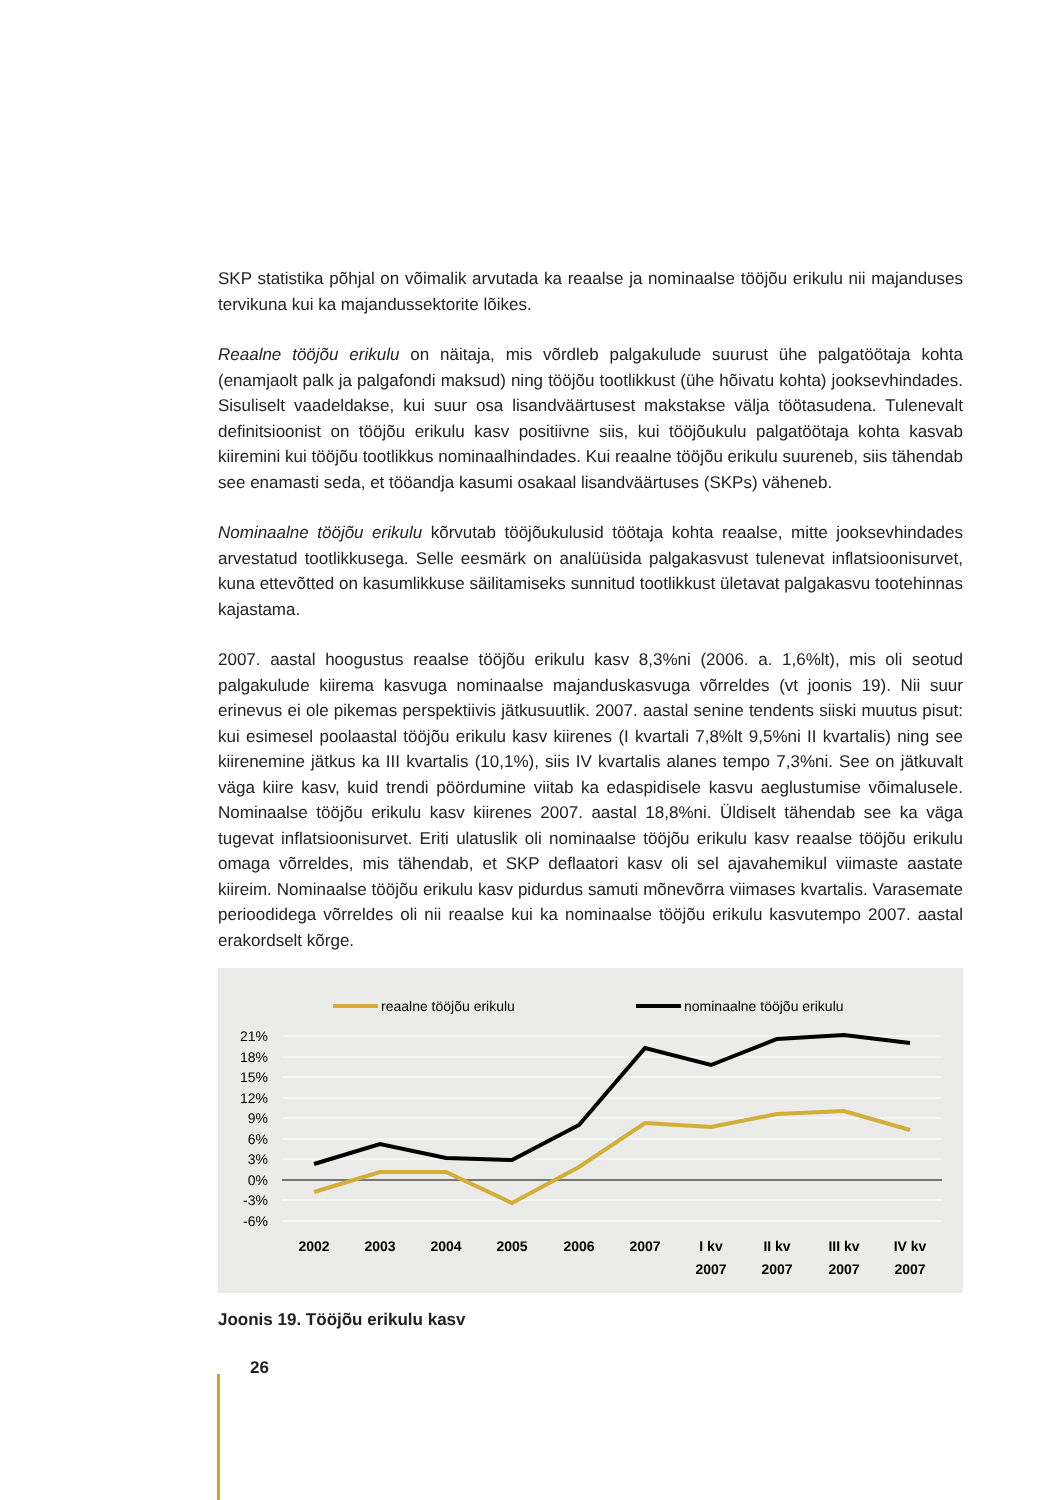SKP statistika põhjal on võimalik arvutada ka reaalse ja nominaalse tööjõu erikulu nii majanduses tervikuna kui ka majandussektorite lõikes.
Reaalne tööjõu erikulu on näitaja, mis võrdleb palgakulude suurust ühe palgatöötaja kohta (enamjaolt palk ja palgafondi maksud) ning tööjõu tootlikkust (ühe hõivatu kohta) jooksevhindades. Sisuliselt vaadeldakse, kui suur osa lisandväärtusest makstakse välja töötasudena. Tulenevalt definitsioonist on tööjõu erikulu kasv positiivne siis, kui tööjõukulu palgatöötaja kohta kasvab kiiremini kui tööjõu tootlikkus nominaalhindades. Kui reaalne tööjõu erikulu suureneb, siis tähendab see enamasti seda, et tööandja kasumi osakaal lisandväärtuses (SKPs) väheneb.
Nominaalne tööjõu erikulu kõrvutab tööjõukulusid töötaja kohta reaalse, mitte jooksevhindades arvestatud tootlikkusega. Selle eesmärk on analüüsida palgakasvust tulenevat inflatsioonisurvet, kuna ettevõtted on kasumlikkuse säilitamiseks sunnitud tootlikkust ületavat palgakasvu tootehinnas kajastama.
2007. aastal hoogustus reaalse tööjõu erikulu kasv 8,3%ni (2006. a. 1,6%lt), mis oli seotud palgakulude kiirema kasvuga nominaalse majanduskasvuga võrreldes (vt joonis 19). Nii suur erinevus ei ole pikemas perspektiivis jätkusuutlik. 2007. aastal senine tendents siiski muutus pisut: kui esimesel poolaastal tööjõu erikulu kasv kiirenes (I kvartali 7,8%lt 9,5%ni II kvartalis) ning see kiirenemine jätkus ka III kvartalis (10,1%), siis IV kvartalis alanes tempo 7,3%ni. See on jätkuvalt väga kiire kasv, kuid trendi pöördumine viitab ka edaspidisele kasvu aeglustumise võimalusele. Nominaalse tööjõu erikulu kasv kiirenes 2007. aastal 18,8%ni. Üldiselt tähendab see ka väga tugevat inflatsioonisurvet. Eriti ulatuslik oli nominaalse tööjõu erikulu kasv reaalse tööjõu erikulu omaga võrreldes, mis tähendab, et SKP deflaatori kasv oli sel ajavahemikul viimaste aastate kiireim. Nominaalse tööjõu erikulu kasv pidurdus samuti mõnevõrra viimases kvartalis. Varasemate perioodidega võrreldes oli nii reaalse kui ka nominaalse tööjõu erikulu kasvutempo 2007. aastal erakordselt kõrge.
reaalne tööjõu erikulu
nominaalne tööjõu erikulu
21%
18%
15%
12%
9%
6%
3%
0%
-3%
-6%
2002
2003
2004
2005
2006
2007
I kv
II kv
III kv
IV kv
2007
2007
2007
2007
Joonis 19. Tööjõu erikulu kasv
26